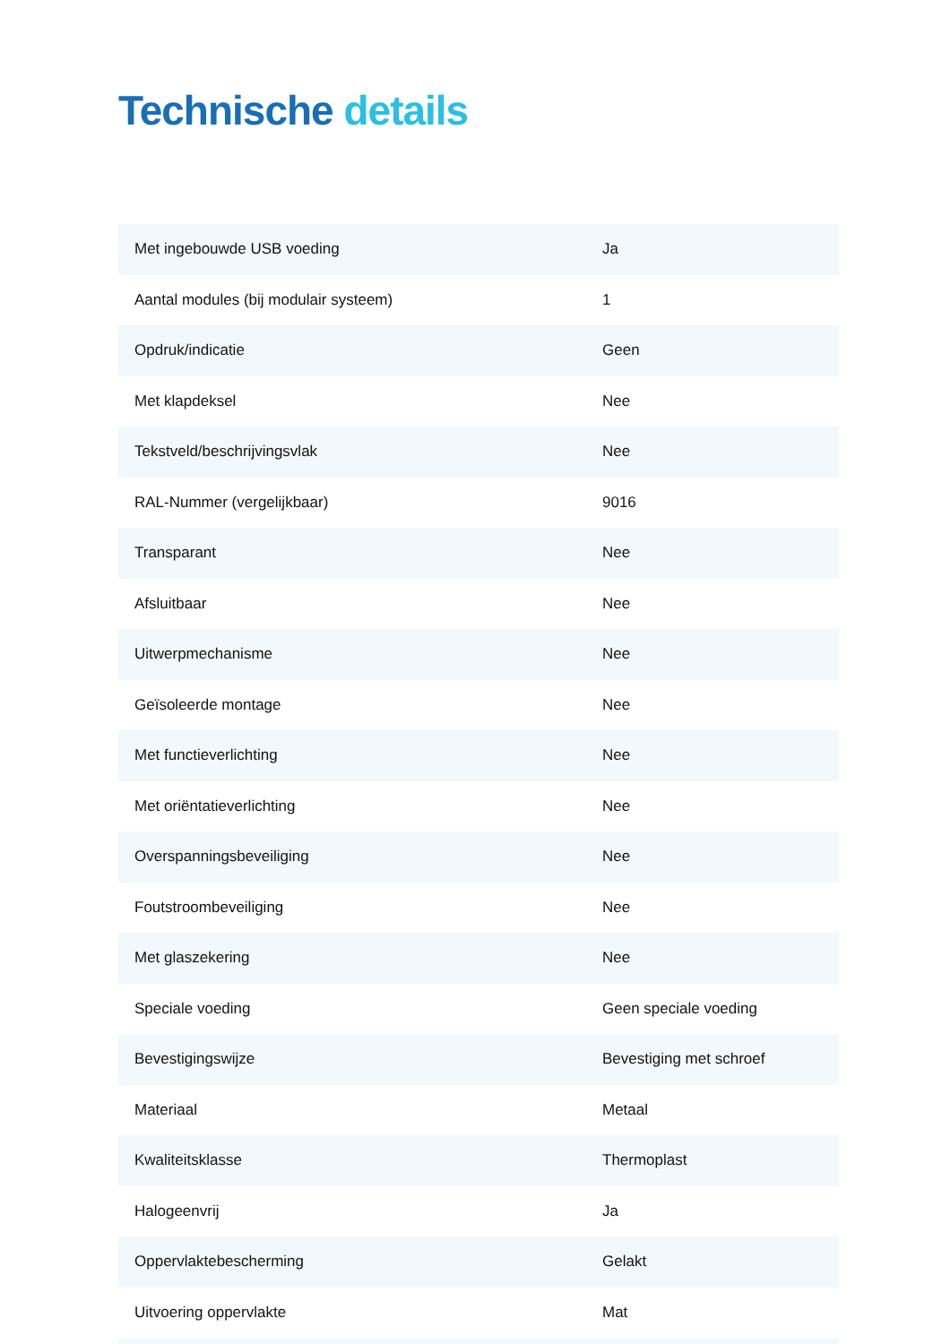Technische details
| Met ingebouwde USB voeding | Ja |
| Aantal modules (bij modulair systeem) | 1 |
| Opdruk/indicatie | Geen |
| Met klapdeksel | Nee |
| Tekstveld/beschrijvingsvlak | Nee |
| RAL-Nummer (vergelijkbaar) | 9016 |
| Transparant | Nee |
| Afsluitbaar | Nee |
| Uitwerpmechanisme | Nee |
| Geïsoleerde montage | Nee |
| Met functieverlichting | Nee |
| Met oriëntatieverlichting | Nee |
| Overspanningsbeveiliging | Nee |
| Foutstroombeveiliging | Nee |
| Met glaszekering | Nee |
| Speciale voeding | Geen speciale voeding |
| Bevestigingswijze | Bevestiging met schroef |
| Materiaal | Metaal |
| Kwaliteitsklasse | Thermoplast |
| Halogeenvrij | Ja |
| Oppervlaktebescherming | Gelakt |
| Uitvoering oppervlakte | Mat |